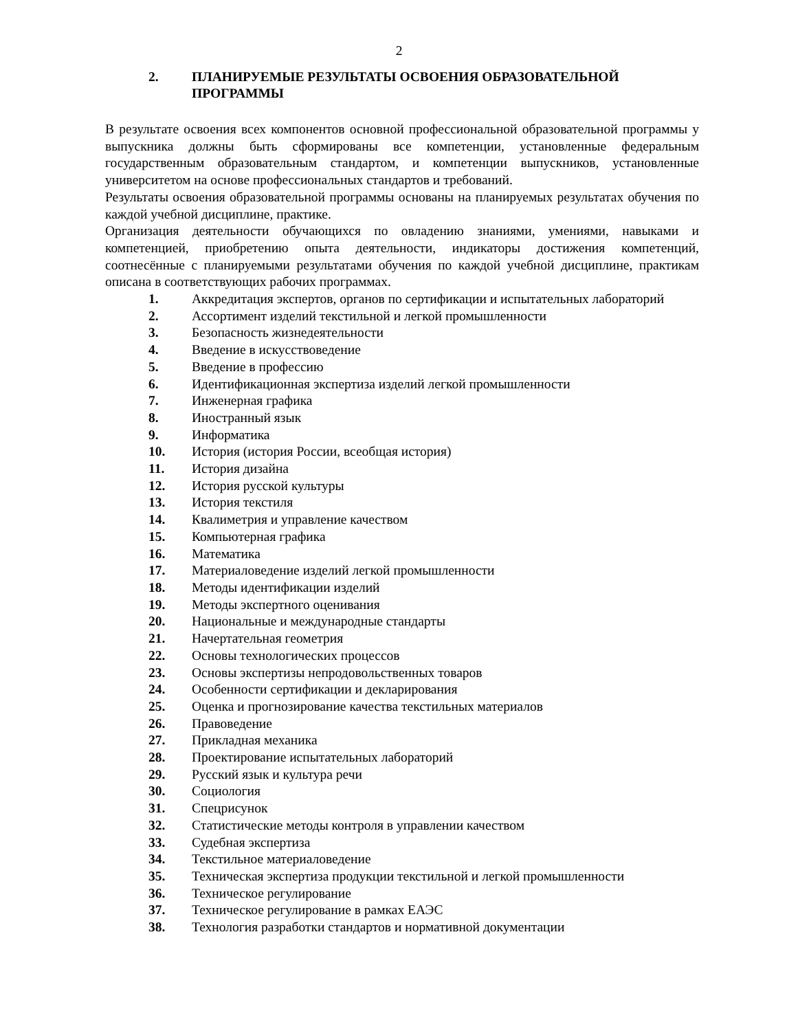2
2. ПЛАНИРУЕМЫЕ РЕЗУЛЬТАТЫ ОСВОЕНИЯ ОБРАЗОВАТЕЛЬНОЙ ПРОГРАММЫ
В результате освоения всех компонентов основной профессиональной образовательной программы у выпускника должны быть сформированы все компетенции, установленные федеральным государственным образовательным стандартом, и компетенции выпускников, установленные университетом на основе профессиональных стандартов и требований.
Результаты освоения образовательной программы основаны на планируемых результатах обучения по каждой учебной дисциплине, практике.
Организация деятельности обучающихся по овладению знаниями, умениями, навыками и компетенцией, приобретению опыта деятельности, индикаторы достижения компетенций, соотнесённые с планируемыми результатами обучения по каждой учебной дисциплине, практикам описана в соответствующих рабочих программах.
1. Аккредитация экспертов, органов по сертификации и испытательных лабораторий
2. Ассортимент изделий текстильной и легкой промышленности
3. Безопасность жизнедеятельности
4. Введение в искусствоведение
5. Введение в профессию
6. Идентификационная экспертиза изделий легкой промышленности
7. Инженерная графика
8. Иностранный язык
9. Информатика
10. История (история России, всеобщая история)
11. История дизайна
12. История русской культуры
13. История текстиля
14. Квалиметрия и управление качеством
15. Компьютерная графика
16. Математика
17. Материаловедение изделий легкой промышленности
18. Методы идентификации изделий
19. Методы экспертного оценивания
20. Национальные и международные стандарты
21. Начертательная геометрия
22. Основы технологических процессов
23. Основы экспертизы непродовольственных товаров
24. Особенности сертификации и декларирования
25. Оценка и прогнозирование качества текстильных материалов
26. Правоведение
27. Прикладная механика
28. Проектирование испытательных лабораторий
29. Русский язык и культура речи
30. Социология
31. Спецрисунок
32. Статистические методы контроля в управлении качеством
33. Судебная экспертиза
34. Текстильное материаловедение
35. Техническая экспертиза продукции текстильной и легкой промышленности
36. Техническое регулирование
37. Техническое регулирование в рамках ЕАЭС
38. Технология разработки стандартов и нормативной документации